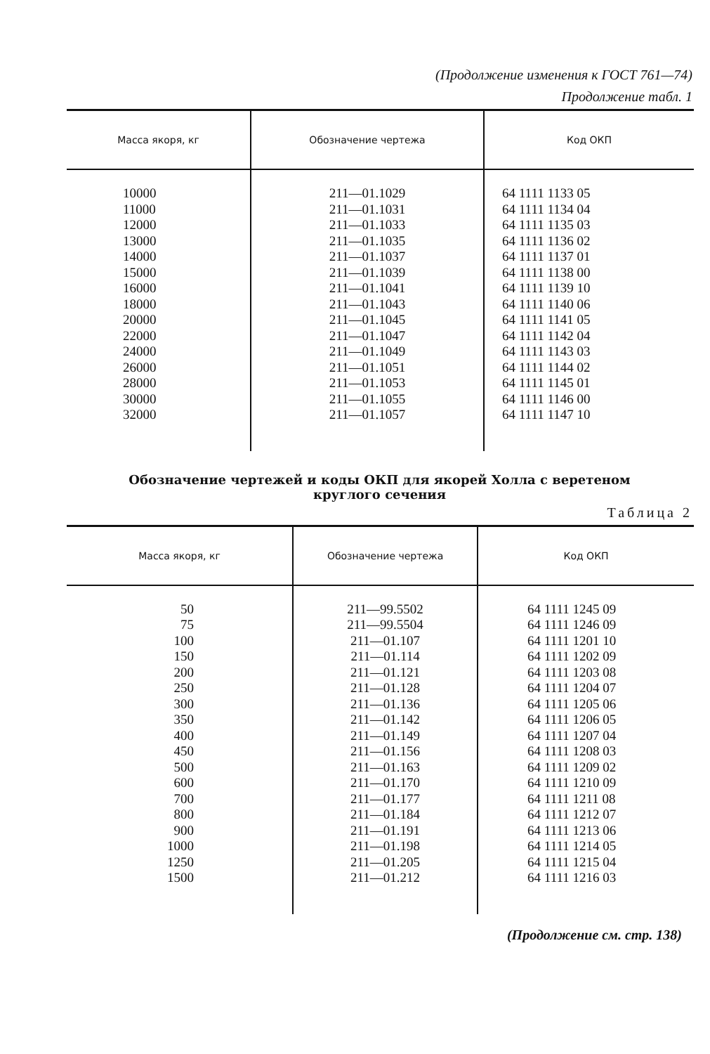(Продолжение изменения к ГОСТ 761—74)
Продолжение табл. 1
| Масса якоря, кг | Обозначение чертежа | Код ОКП |
| --- | --- | --- |
| 10000 11000 12000 13000 14000 15000 16000 18000 20000 22000 24000 26000 28000 30000 32000 | 211—01.1029 211—01.1031 211—01.1033 211—01.1035 211—01.1037 211—01.1039 211—01.1041 211—01.1043 211—01.1045 211—01.1047 211—01.1049 211—01.1051 211—01.1053 211—01.1055 211—01.1057 | 64 1111 1133 05 64 1111 1134 04 64 1111 1135 03 64 1111 1136 02 64 1111 1137 01 64 1111 1138 00 64 1111 1139 10 64 1111 1140 06 64 1111 1141 05 64 1111 1142 04 64 1111 1143 03 64 1111 1144 02 64 1111 1145 01 64 1111 1146 00 64 1111 1147 10 |
Обозначение чертежей и коды ОКП для якорей Холла с веретеном
круглого сечения
Таблица 2
| Масса якоря, кг | Обозначение чертежа | Код ОКП |
| --- | --- | --- |
| 50 75 100 150 200 250 300 350 400 450 500 600 700 800 900 1000 1250 1500 | 211—99.5502 211—99.5504 211—01.107 211—01.114 211—01.121 211—01.128 211—01.136 211—01.142 211—01.149 211—01.156 211—01.163 211—01.170 211—01.177 211—01.184 211—01.191 211—01.198 211—01.205 211—01.212 | 64 1111 1245 09 64 1111 1246 09 64 1111 1201 10 64 1111 1202 09 64 1111 1203 08 64 1111 1204 07 64 1111 1205 06 64 1111 1206 05 64 1111 1207 04 64 1111 1208 03 64 1111 1209 02 64 1111 1210 09 64 1111 1211 08 64 1111 1212 07 64 1111 1213 06 64 1111 1214 05 64 1111 1215 04 64 1111 1216 03 |
(Продолжение см. стр. 138)